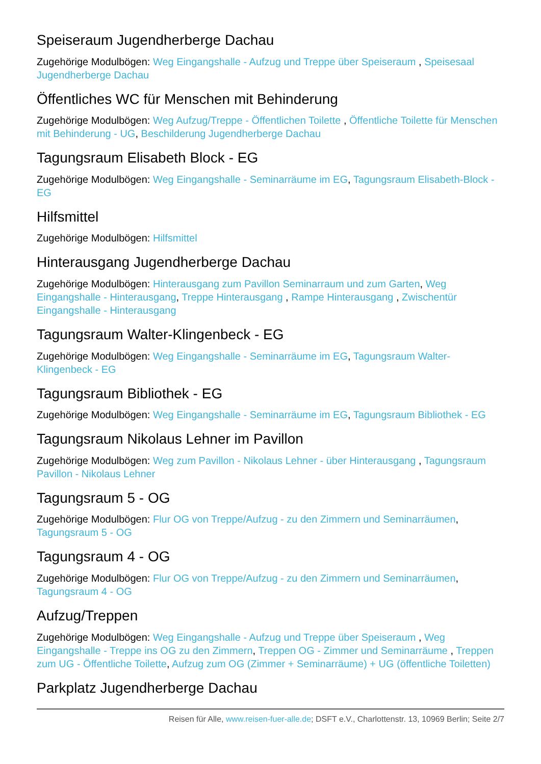Speiseraum Jugendherberge Dachau
Zugehörige Modulbögen: Weg Eingangshalle - Aufzug und Treppe über Speiseraum , Speisesaal Jugendherberge Dachau
Öffentliches WC für Menschen mit Behinderung
Zugehörige Modulbögen: Weg Aufzug/Treppe - Öffentlichen Toilette , Öffentliche Toilette für Menschen mit Behinderung - UG, Beschilderung Jugendherberge Dachau
Tagungsraum Elisabeth Block - EG
Zugehörige Modulbögen: Weg Eingangshalle - Seminarräume im EG, Tagungsraum Elisabeth-Block - EG
Hilfsmittel
Zugehörige Modulbögen: Hilfsmittel
Hinterausgang Jugendherberge Dachau
Zugehörige Modulbögen: Hinterausgang zum Pavillon Seminarraum und zum Garten, Weg Eingangshalle - Hinterausgang, Treppe Hinterausgang , Rampe Hinterausgang , Zwischentür Eingangshalle - Hinterausgang
Tagungsraum Walter-Klingenbeck - EG
Zugehörige Modulbögen: Weg Eingangshalle - Seminarräume im EG, Tagungsraum Walter-Klingenbeck - EG
Tagungsraum Bibliothek - EG
Zugehörige Modulbögen: Weg Eingangshalle - Seminarräume im EG, Tagungsraum Bibliothek - EG
Tagungsraum Nikolaus Lehner im Pavillon
Zugehörige Modulbögen: Weg zum Pavillon - Nikolaus Lehner - über Hinterausgang , Tagungsraum Pavillon - Nikolaus Lehner
Tagungsraum 5 - OG
Zugehörige Modulbögen: Flur OG von Treppe/Aufzug - zu den Zimmern und Seminarräumen, Tagungsraum 5 - OG
Tagungsraum 4 - OG
Zugehörige Modulbögen: Flur OG von Treppe/Aufzug - zu den Zimmern und Seminarräumen, Tagungsraum 4 - OG
Aufzug/Treppen
Zugehörige Modulbögen: Weg Eingangshalle - Aufzug und Treppe über Speiseraum , Weg Eingangshalle - Treppe ins OG zu den Zimmern, Treppen OG - Zimmer und Seminarräume , Treppen zum UG - Öffentliche Toilette, Aufzug zum OG (Zimmer + Seminarräume) + UG (öffentliche Toiletten)
Parkplatz Jugendherberge Dachau
Reisen für Alle, www.reisen-fuer-alle.de; DSFT e.V., Charlottenstr. 13, 10969 Berlin; Seite 2/7